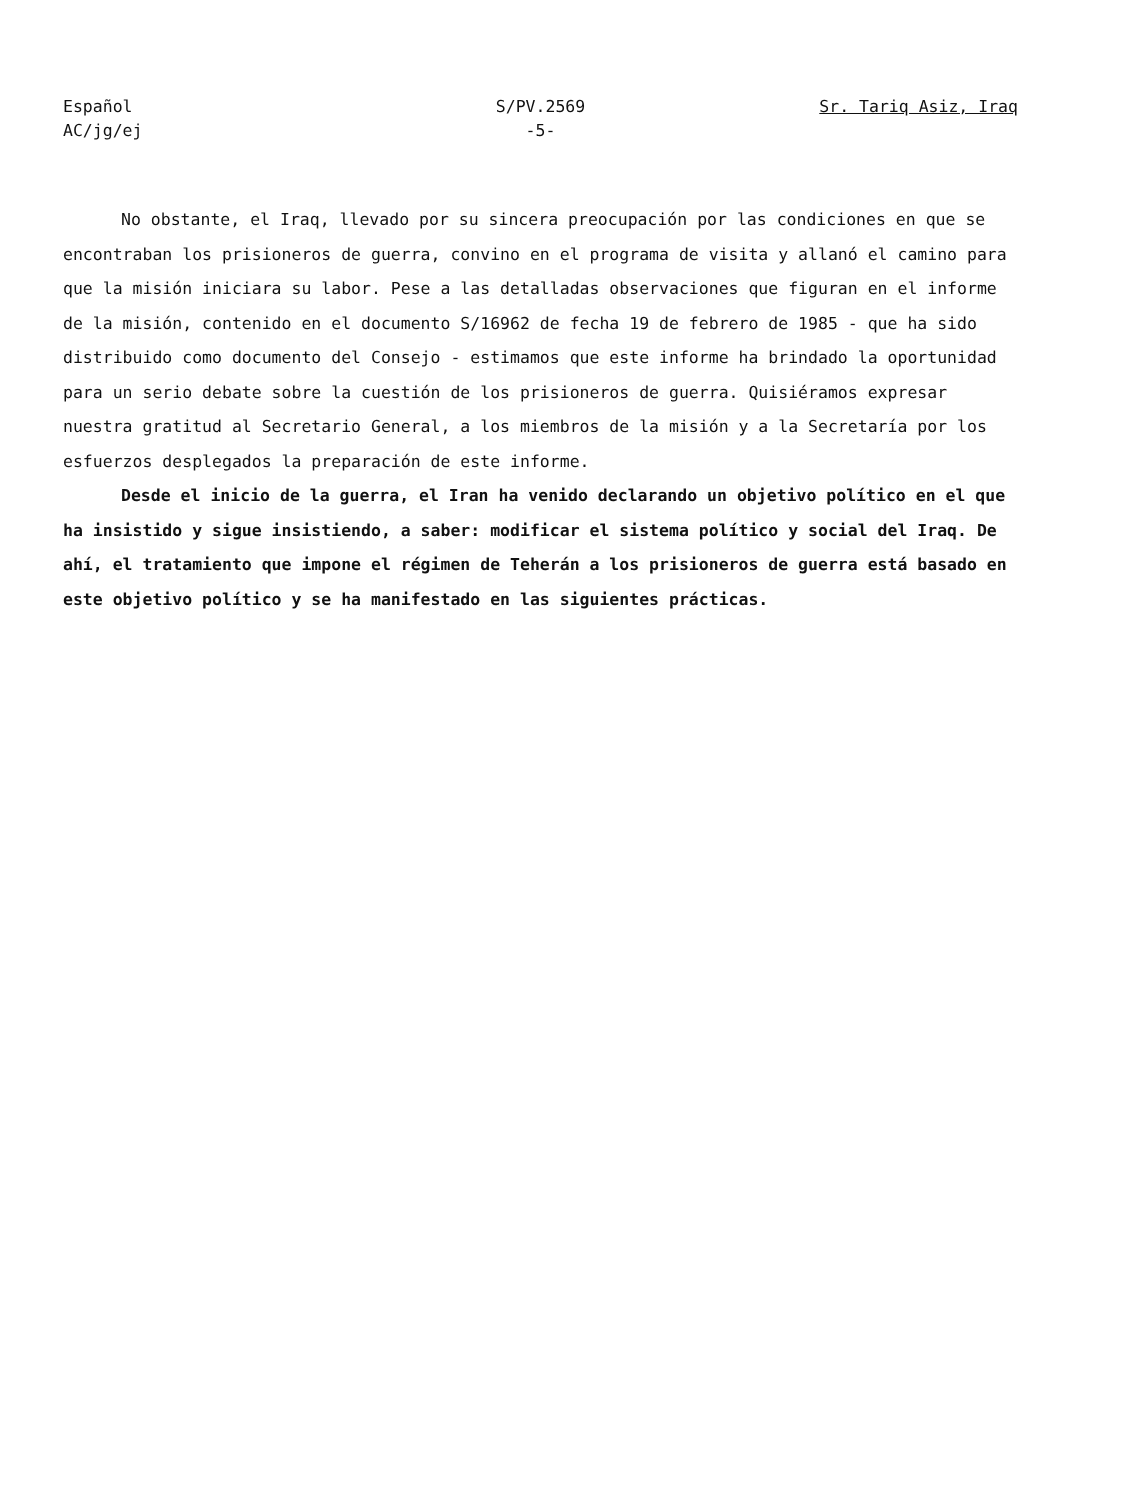Español
AC/jg/ej
S/PV.2569
-5-
Sr. Tariq Asiz, Iraq
No obstante, el Iraq, llevado por su sincera preocupación por las condiciones en que se encontraban los prisioneros de guerra, convino en el programa de visita y allanó el camino para que la misión iniciara su labor. Pese a las detalladas observaciones que figuran en el informe de la misión, contenido en el documento S/16962 de fecha 19 de febrero de 1985 - que ha sido distribuido como documento del Consejo - estimamos que este informe ha brindado la oportunidad para un serio debate sobre la cuestión de los prisioneros de guerra. Quisiéramos expresar nuestra gratitud al Secretario General, a los miembros de la misión y a la Secretaría por los esfuerzos desplegados la preparación de este informe.
Desde el inicio de la guerra, el Iran ha venido declarando un objetivo político en el que ha insistido y sigue insistiendo, a saber: modificar el sistema político y social del Iraq. De ahí, el tratamiento que impone el régimen de Teherán a los prisioneros de guerra está basado en este objetivo político y se ha manifestado en las siguientes prácticas.